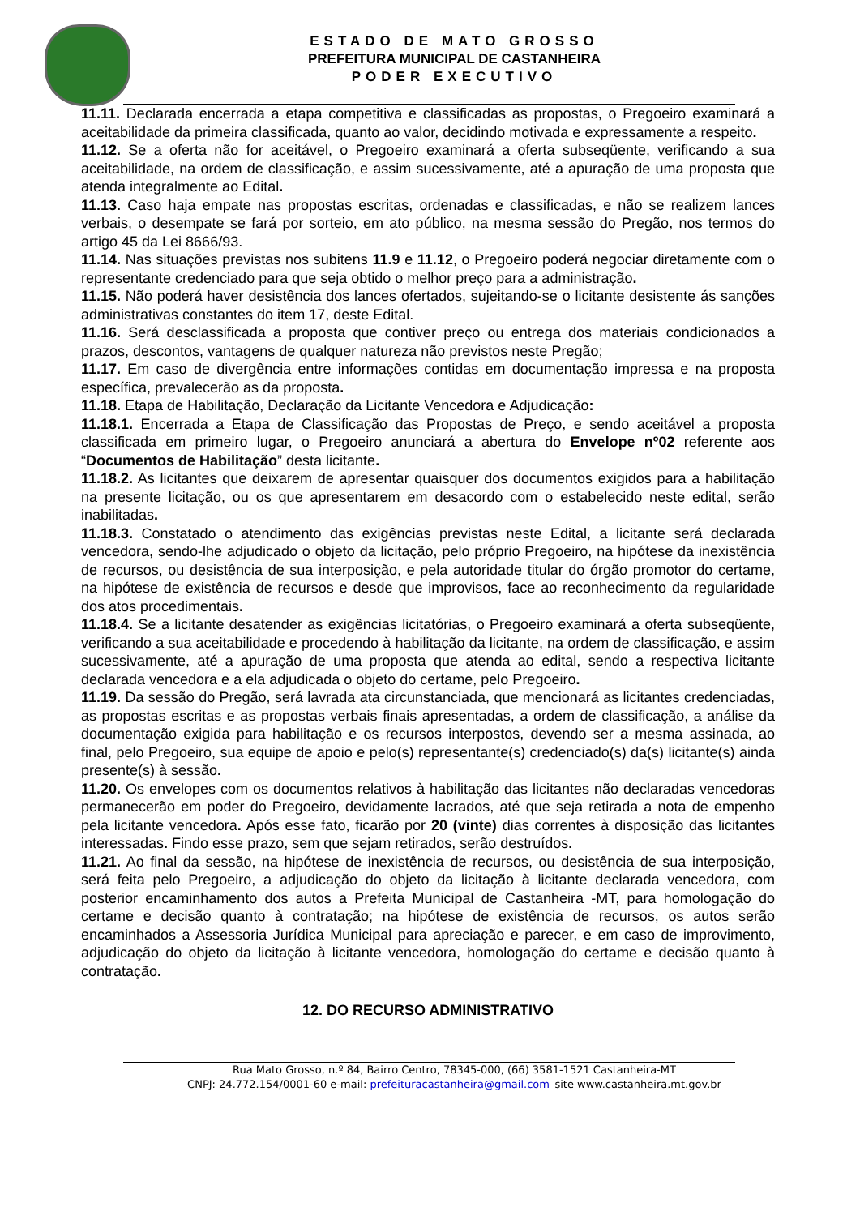ESTADO DE MATO GROSSO
PREFEITURA MUNICIPAL DE CASTANHEIRA
PODER EXECUTIVO
11.11. Declarada encerrada a etapa competitiva e classificadas as propostas, o Pregoeiro examinará a aceitabilidade da primeira classificada, quanto ao valor, decidindo motivada e expressamente a respeito.
11.12. Se a oferta não for aceitável, o Pregoeiro examinará a oferta subseqüente, verificando a sua aceitabilidade, na ordem de classificação, e assim sucessivamente, até a apuração de uma proposta que atenda integralmente ao Edital.
11.13. Caso haja empate nas propostas escritas, ordenadas e classificadas, e não se realizem lances verbais, o desempate se fará por sorteio, em ato público, na mesma sessão do Pregão, nos termos do artigo 45 da Lei 8666/93.
11.14. Nas situações previstas nos subitens 11.9 e 11.12, o Pregoeiro poderá negociar diretamente com o representante credenciado para que seja obtido o melhor preço para a administração.
11.15. Não poderá haver desistência dos lances ofertados, sujeitando-se o licitante desistente ás sanções administrativas constantes do item 17, deste Edital.
11.16. Será desclassificada a proposta que contiver preço ou entrega dos materiais condicionados a prazos, descontos, vantagens de qualquer natureza não previstos neste Pregão;
11.17. Em caso de divergência entre informações contidas em documentação impressa e na proposta específica, prevalecerão as da proposta.
11.18. Etapa de Habilitação, Declaração da Licitante Vencedora e Adjudicação:
11.18.1. Encerrada a Etapa de Classificação das Propostas de Preço, e sendo aceitável a proposta classificada em primeiro lugar, o Pregoeiro anunciará a abertura do Envelope nº02 referente aos “Documentos de Habilitação” desta licitante.
11.18.2. As licitantes que deixarem de apresentar quaisquer dos documentos exigidos para a habilitação na presente licitação, ou os que apresentarem em desacordo com o estabelecido neste edital, serão inabilitadas.
11.18.3. Constatado o atendimento das exigências previstas neste Edital, a licitante será declarada vencedora, sendo-lhe adjudicado o objeto da licitação, pelo próprio Pregoeiro, na hipótese da inexistência de recursos, ou desistência de sua interposição, e pela autoridade titular do órgão promotor do certame, na hipótese de existência de recursos e desde que improvisos, face ao reconhecimento da regularidade dos atos procedimentais.
11.18.4. Se a licitante desatender as exigências licitatórias, o Pregoeiro examinará a oferta subseqüente, verificando a sua aceitabilidade e procedendo à habilitação da licitante, na ordem de classificação, e assim sucessivamente, até a apuração de uma proposta que atenda ao edital, sendo a respectiva licitante declarada vencedora e a ela adjudicada o objeto do certame, pelo Pregoeiro.
11.19. Da sessão do Pregão, será lavrada ata circunstanciada, que mencionará as licitantes credenciadas, as propostas escritas e as propostas verbais finais apresentadas, a ordem de classificação, a análise da documentação exigida para habilitação e os recursos interpostos, devendo ser a mesma assinada, ao final, pelo Pregoeiro, sua equipe de apoio e pelo(s) representante(s) credenciado(s) da(s) licitante(s) ainda presente(s) à sessão.
11.20. Os envelopes com os documentos relativos à habilitação das licitantes não declaradas vencedoras permanecerão em poder do Pregoeiro, devidamente lacrados, até que seja retirada a nota de empenho pela licitante vencedora. Após esse fato, ficarão por 20 (vinte) dias correntes à disposição das licitantes interessadas. Findo esse prazo, sem que sejam retirados, serão destruídos.
11.21. Ao final da sessão, na hipótese de inexistência de recursos, ou desistência de sua interposição, será feita pelo Pregoeiro, a adjudicação do objeto da licitação à licitante declarada vencedora, com posterior encaminhamento dos autos a Prefeita Municipal de Castanheira -MT, para homologação do certame e decisão quanto à contratação; na hipótese de existência de recursos, os autos serão encaminhados a Assessoria Jurídica Municipal para apreciação e parecer, e em caso de improvimento, adjudicação do objeto da licitação à licitante vencedora, homologação do certame e decisão quanto à contratação.
12. DO RECURSO ADMINISTRATIVO
Rua Mato Grosso, n.º 84, Bairro Centro, 78345-000, (66) 3581-1521 Castanheira-MT
CNPJ: 24.772.154/0001-60 e-mail: prefeituracastanheira@gmail.com–site www.castanheira.mt.gov.br